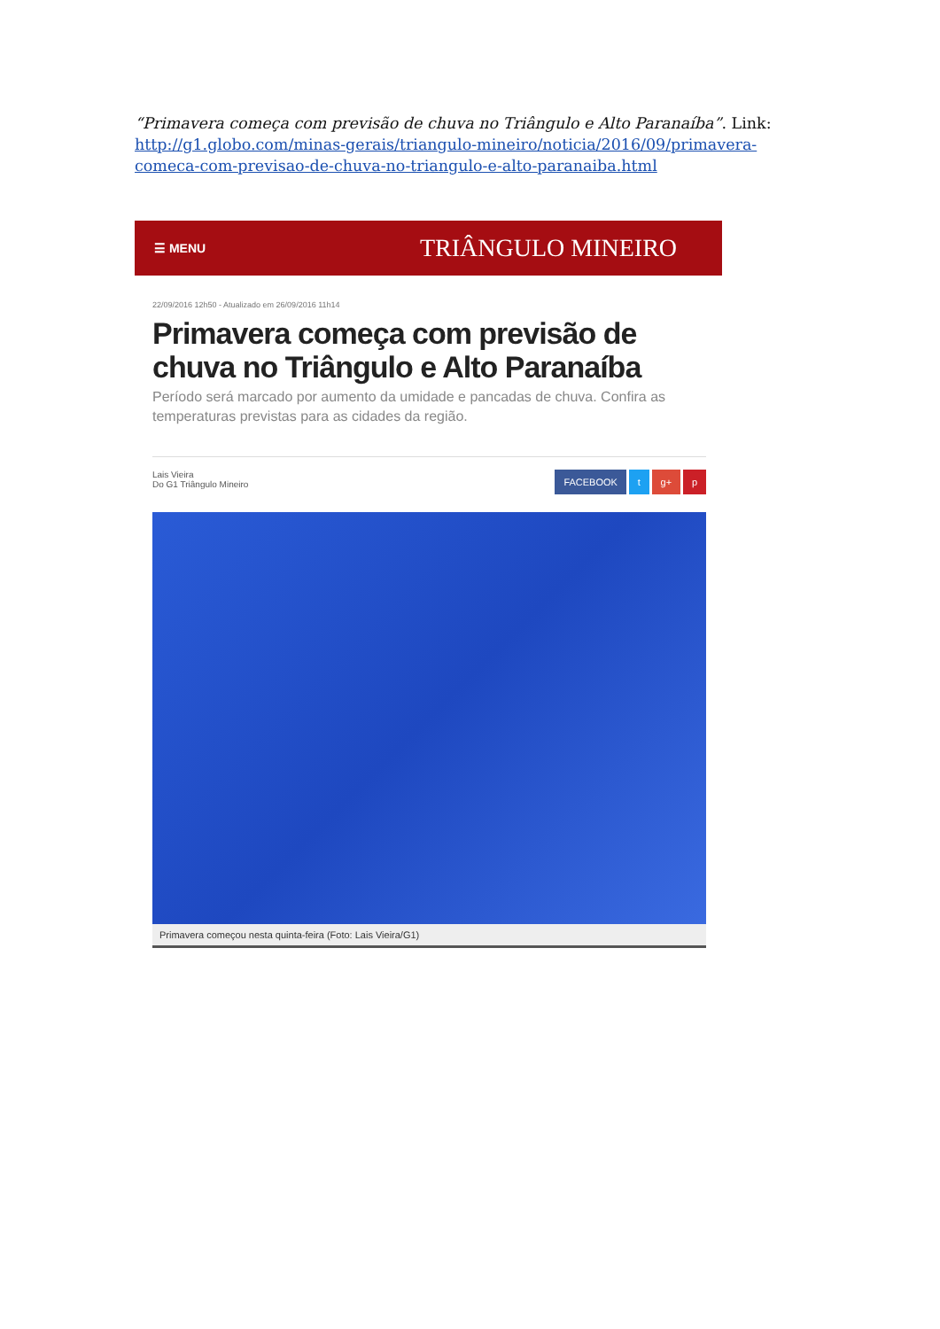“Primavera começa com previsão de chuva no Triângulo e Alto Paranaíba”. Link: http://g1.globo.com/minas-gerais/triangulo-mineiro/noticia/2016/09/primavera-comeca-com-previsao-de-chuva-no-triangulo-e-alto-paranaiba.html
☰ MENU TRIÂNGULO MINEIRO
22/09/2016 12h50 - Atualizado em 26/09/2016 11h14
Primavera começa com previsão de chuva no Triângulo e Alto Paranaíba
Período será marcado por aumento da umidade e pancadas de chuva. Confira as temperaturas previstas para as cidades da região.
Lais Vieira
Do G1 Triângulo Mineiro
FACEBOOK t g+ p
Primavera começou nesta quinta-feira (Foto: Lais Vieira/G1)